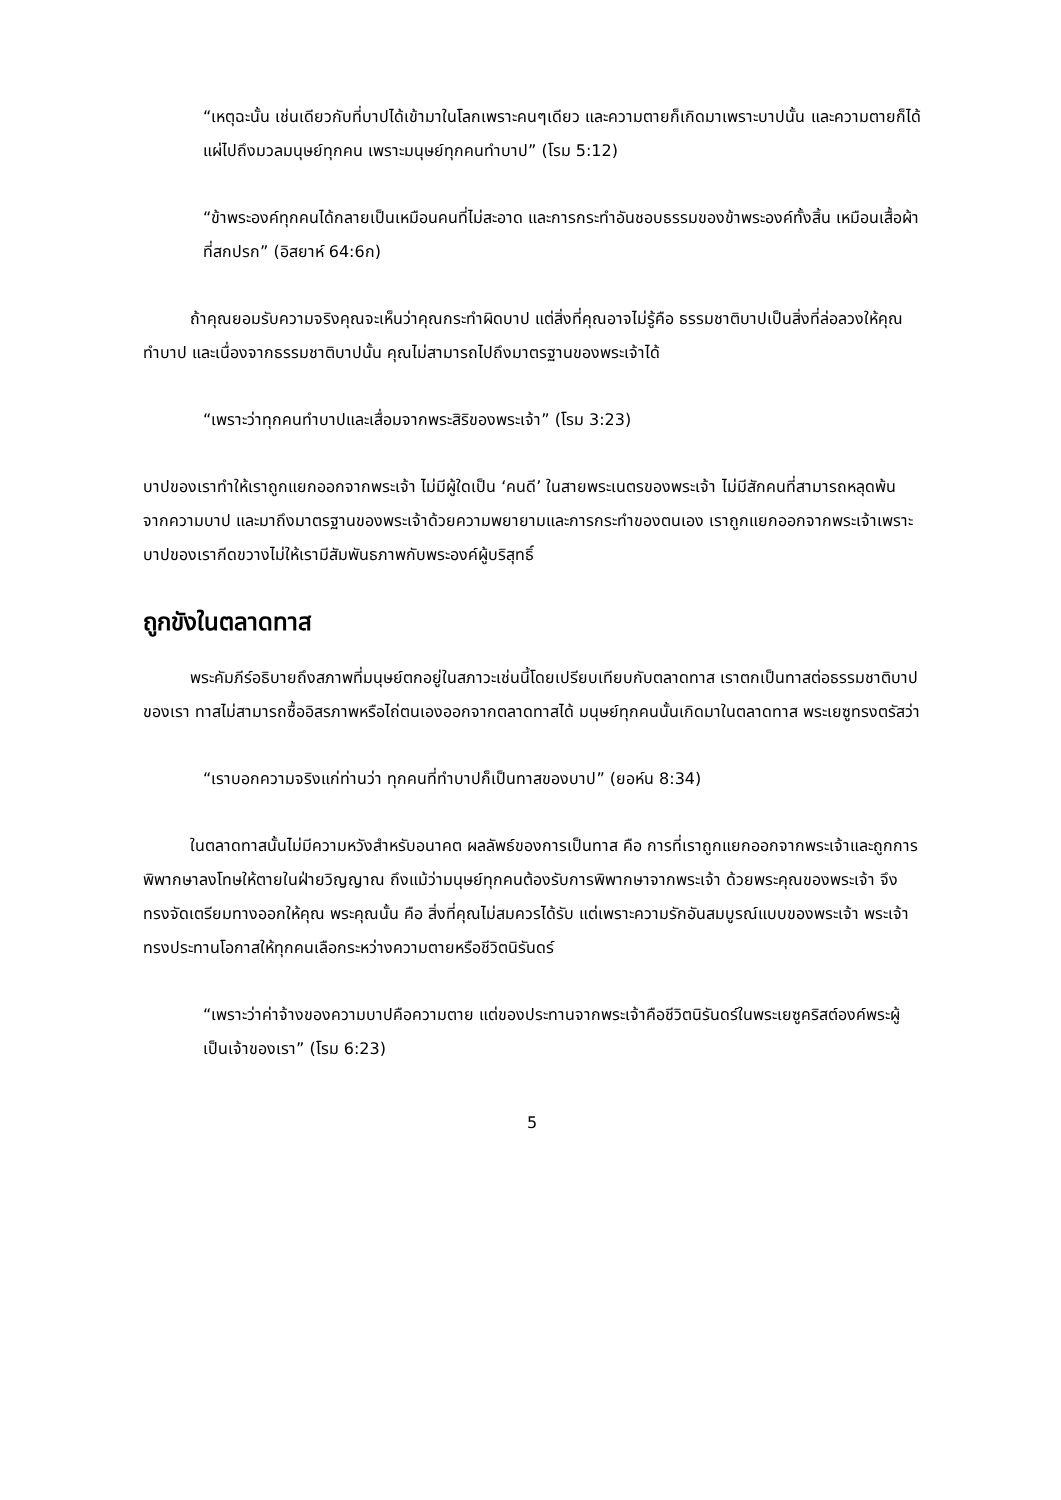“เหตุฉะนั้น เช่นเดียวกับที่บาปได้เข้ามาในโลกเพราะคนๆเดียว และความตายก็เกิดมาเพราะบาปนั้น และความตายก็ได้แผ่ไปถึงมวลมนุษย์ทุกคน เพราะมนุษย์ทุกคนทำบาป” (โรม 5:12)
“ข้าพระองค์ทุกคนได้กลายเป็นเหมือนคนที่ไม่สะอาด และการกระทำอันชอบธรรมของข้าพระองค์ทั้งสิ้น เหมือนเสื้อผ้าที่สกปรก” (อิสยาห์ 64:6ก)
ถ้าคุณยอมรับความจริงคุณจะเห็นว่าคุณกระทำผิดบาป แต่สิ่งที่คุณอาจไม่รู้คือ ธรรมชาติบาปเป็นสิ่งที่ล่อลวงให้คุณทำบาป และเนื่องจากธรรมชาติบาปนั้น คุณไม่สามารถไปถึงมาตรฐานของพระเจ้าได้
“เพราะว่าทุกคนทำบาปและเสื่อมจากพระสิริของพระเจ้า” (โรม 3:23)
บาปของเราทำให้เราถูกแยกออกจากพระเจ้า ไม่มีผู้ใดเป็น ‘คนดี’ ในสายพระเนตรของพระเจ้า ไม่มีสักคนที่สามารถหลุดพ้นจากความบาป และมาถึงมาตรฐานของพระเจ้าด้วยความพยายามและการกระทำของตนเอง เราถูกแยกออกจากพระเจ้าเพราะบาปของเรากีดขวางไม่ให้เรามีสัมพันธภาพกับพระองค์ผู้บริสุทธิ์
ถูกขังในตลาดทาส
พระคัมภีร์อธิบายถึงสภาพที่มนุษย์ตกอยู่ในสภาวะเช่นนี้โดยเปรียบเทียบกับตลาดทาส เราตกเป็นทาสต่อธรรมชาติบาปของเรา ทาสไม่สามารถซื้ออิสรภาพหรือไถ่ตนเองออกจากตลาดทาสได้ มนุษย์ทุกคนนั้นเกิดมาในตลาดทาส พระเยซูทรงตรัสว่า
“เราบอกความจริงแก่ท่านว่า ทุกคนที่ทำบาปก็เป็นทาสของบาป” (ยอห์น 8:34)
ในตลาดทาสนั้นไม่มีความหวังสำหรับอนาคต ผลลัพธ์ของการเป็นทาส คือ การที่เราถูกแยกออกจากพระเจ้าและถูกการพิพากษาลงโทษให้ตายในฝ่ายวิญญาณ ถึงแม้ว่ามนุษย์ทุกคนต้องรับการพิพากษาจากพระเจ้า ด้วยพระคุณของพระเจ้า จึงทรงจัดเตรียมทางออกให้คุณ พระคุณนั้น คือ สิ่งที่คุณไม่สมควรได้รับ แต่เพราะความรักอันสมบูรณ์แบบของพระเจ้า พระเจ้าทรงประทานโอกาสให้ทุกคนเลือกระหว่างความตายหรือชีวิตนิรันดร์
“เพราะว่าค่าจ้างของความบาปคือความตาย แต่ของประทานจากพระเจ้าคือชีวิตนิรันดร์ในพระเยซูคริสต์องค์พระผู้เป็นเจ้าของเรา” (โรม 6:23)
5